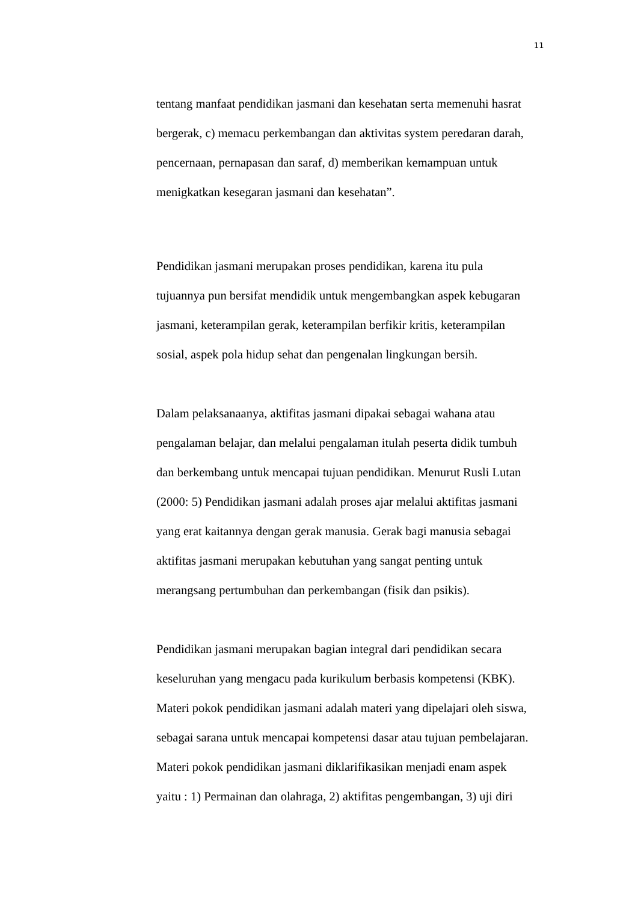11
tentang manfaat pendidikan jasmani dan kesehatan serta memenuhi hasrat
bergerak, c) memacu perkembangan dan aktivitas system peredaran darah,
pencernaan, pernapasan dan saraf, d) memberikan kemampuan untuk
menigkatkan kesegaran jasmani dan kesehatan”.
Pendidikan jasmani merupakan proses pendidikan, karena itu pula
tujuannya pun bersifat mendidik untuk mengembangkan aspek kebugaran
jasmani, keterampilan gerak, keterampilan berfikir kritis, keterampilan
sosial, aspek pola hidup sehat dan pengenalan lingkungan bersih.
Dalam pelaksanaanya, aktifitas jasmani dipakai sebagai wahana atau
pengalaman belajar, dan melalui pengalaman itulah peserta didik tumbuh
dan berkembang untuk mencapai tujuan pendidikan. Menurut Rusli Lutan
(2000: 5) Pendidikan jasmani adalah proses ajar melalui aktifitas jasmani
yang erat kaitannya dengan gerak manusia. Gerak bagi manusia sebagai
aktifitas jasmani merupakan kebutuhan yang sangat penting untuk
merangsang pertumbuhan dan perkembangan (fisik dan psikis).
Pendidikan jasmani merupakan bagian integral dari pendidikan secara
keseluruhan yang mengacu pada kurikulum berbasis kompetensi (KBK).
Materi pokok pendidikan jasmani adalah materi yang dipelajari oleh siswa,
sebagai sarana untuk mencapai kompetensi dasar atau tujuan pembelajaran.
Materi pokok pendidikan jasmani diklarifikasikan menjadi enam aspek
yaitu : 1) Permainan dan olahraga, 2) aktifitas pengembangan, 3) uji diri